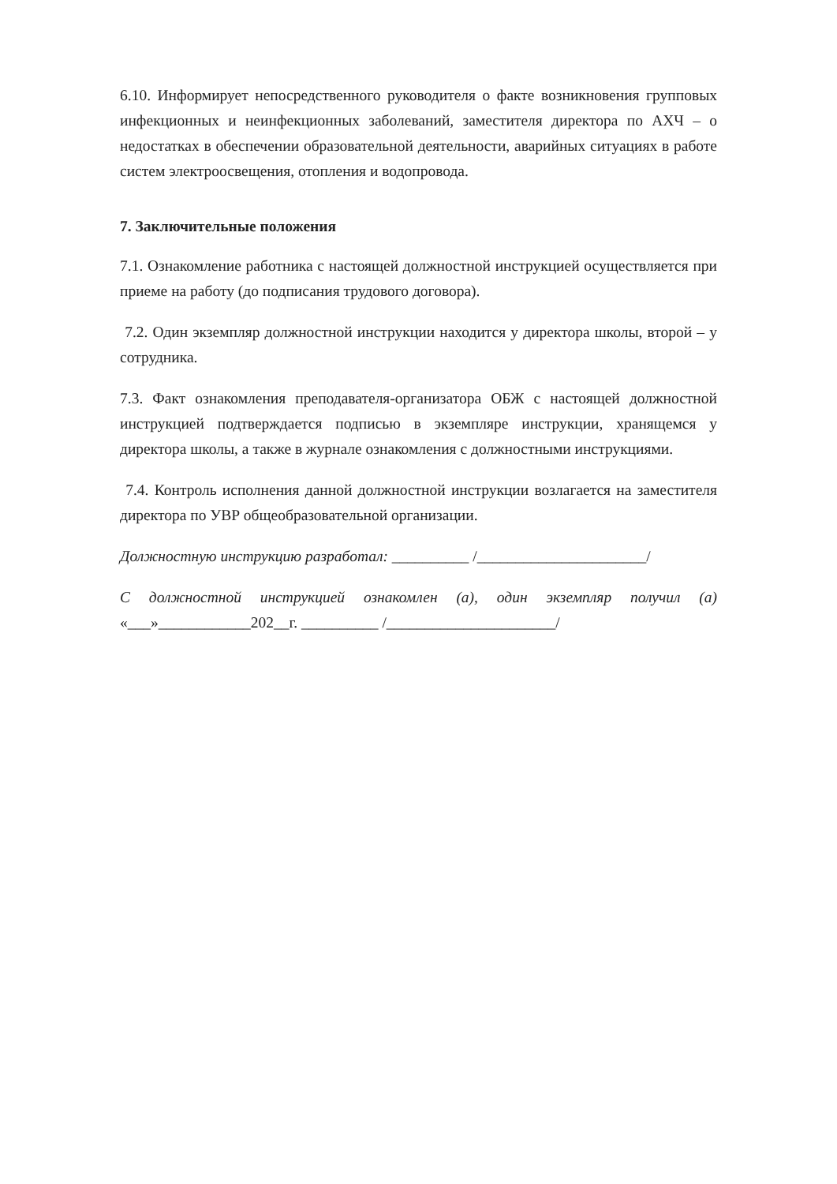6.10. Информирует непосредственного руководителя о факте возникновения групповых инфекционных и неинфекционных заболеваний, заместителя директора по АХЧ – о недостатках в обеспечении образовательной деятельности, аварийных ситуациях в работе систем электроосвещения, отопления и водопровода.
7. Заключительные положения
7.1. Ознакомление работника с настоящей должностной инструкцией осуществляется при приеме на работу (до подписания трудового договора).
7.2. Один экземпляр должностной инструкции находится у директора школы, второй – у сотрудника.
7.3. Факт ознакомления преподавателя-организатора ОБЖ с настоящей должностной инструкцией подтверждается подписью в экземпляре инструкции, хранящемся у директора школы, а также в журнале ознакомления с должностными инструкциями.
7.4. Контроль исполнения данной должностной инструкции возлагается на заместителя директора по УВР общеобразовательной организации.
Должностную инструкцию разработал: __________ /______________________/
С должностной инструкцией ознакомлен (а), один экземпляр получил (а) «___»____________202__г. __________ /______________________/